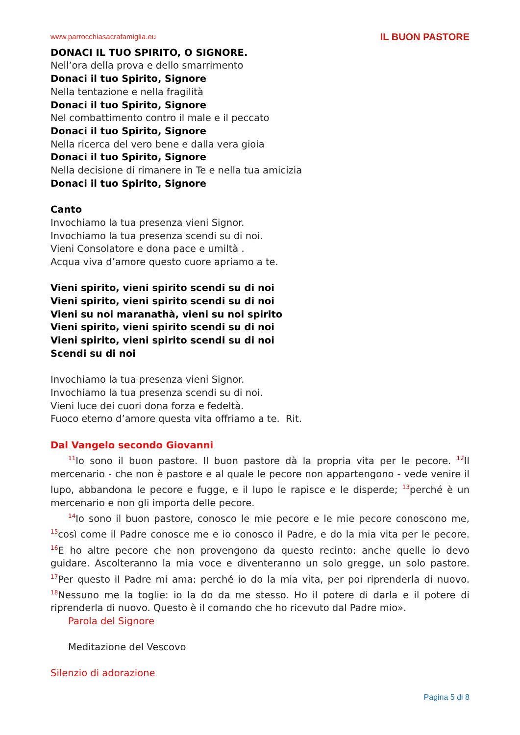www.parrocchiasacrafamiglia.eu IL BUON PASTORE
DONACI IL TUO SPIRITO, O SIGNORE.
Nell’ora della prova e dello smarrimento
Donaci il tuo Spirito, Signore
Nella tentazione e nella fragilità
Donaci il tuo Spirito, Signore
Nel combattimento contro il male e il peccato
Donaci il tuo Spirito, Signore
Nella ricerca del vero bene e dalla vera gioia
Donaci il tuo Spirito, Signore
Nella decisione di rimanere in Te e nella tua amicizia
Donaci il tuo Spirito, Signore
Canto
Invochiamo la tua presenza vieni Signor.
Invochiamo la tua presenza scendi su di noi.
Vieni Consolatore e dona pace e umiltà .
Acqua viva d’amore questo cuore apriamo a te.
Vieni spirito, vieni spirito scendi su di noi
Vieni spirito, vieni spirito scendi su di noi
Vieni su noi maranathà, vieni su noi spirito
Vieni spirito, vieni spirito scendi su di noi
Vieni spirito, vieni spirito scendi su di noi
Scendi su di noi
Invochiamo la tua presenza vieni Signor.
Invochiamo la tua presenza scendi su di noi.
Vieni luce dei cuori dona forza e fedeltà.
Fuoco eterno d’amore questa vita offriamo a te. Rit.
Dal Vangelo secondo Giovanni
<sup>11</sup> Io sono il buon pastore. Il buon pastore dà la propria vita per le pecore. <sup>12</sup>Il mercenario - che non è pastore e al quale le pecore non appartengono - vede venire il lupo, abbandona le pecore e fugge, e il lupo le rapisce e le disperde; <sup>13</sup>perché è un mercenario e non gli importa delle pecore.
<sup>14</sup> Io sono il buon pastore, conosco le mie pecore e le mie pecore conoscono me, <sup>15</sup>così come il Padre conosce me e io conosco il Padre, e do la mia vita per le pecore. <sup>16</sup>E ho altre pecore che non provengono da questo recinto: anche quelle io devo guidare. Ascolteranno la mia voce e diventeranno un solo gregge, un solo pastore. <sup>17</sup>Per questo il Padre mi ama: perché io do la mia vita, per poi riprenderla di nuovo. <sup>18</sup>Nessuno me la toglie: io la do da me stesso. Ho il potere di darla e il potere di riprenderla di nuovo. Questo è il comando che ho ricevuto dal Padre mio».
Parola del Signore
Meditazione del Vescovo
Silenzio di adorazione
Pagina 5 di 8